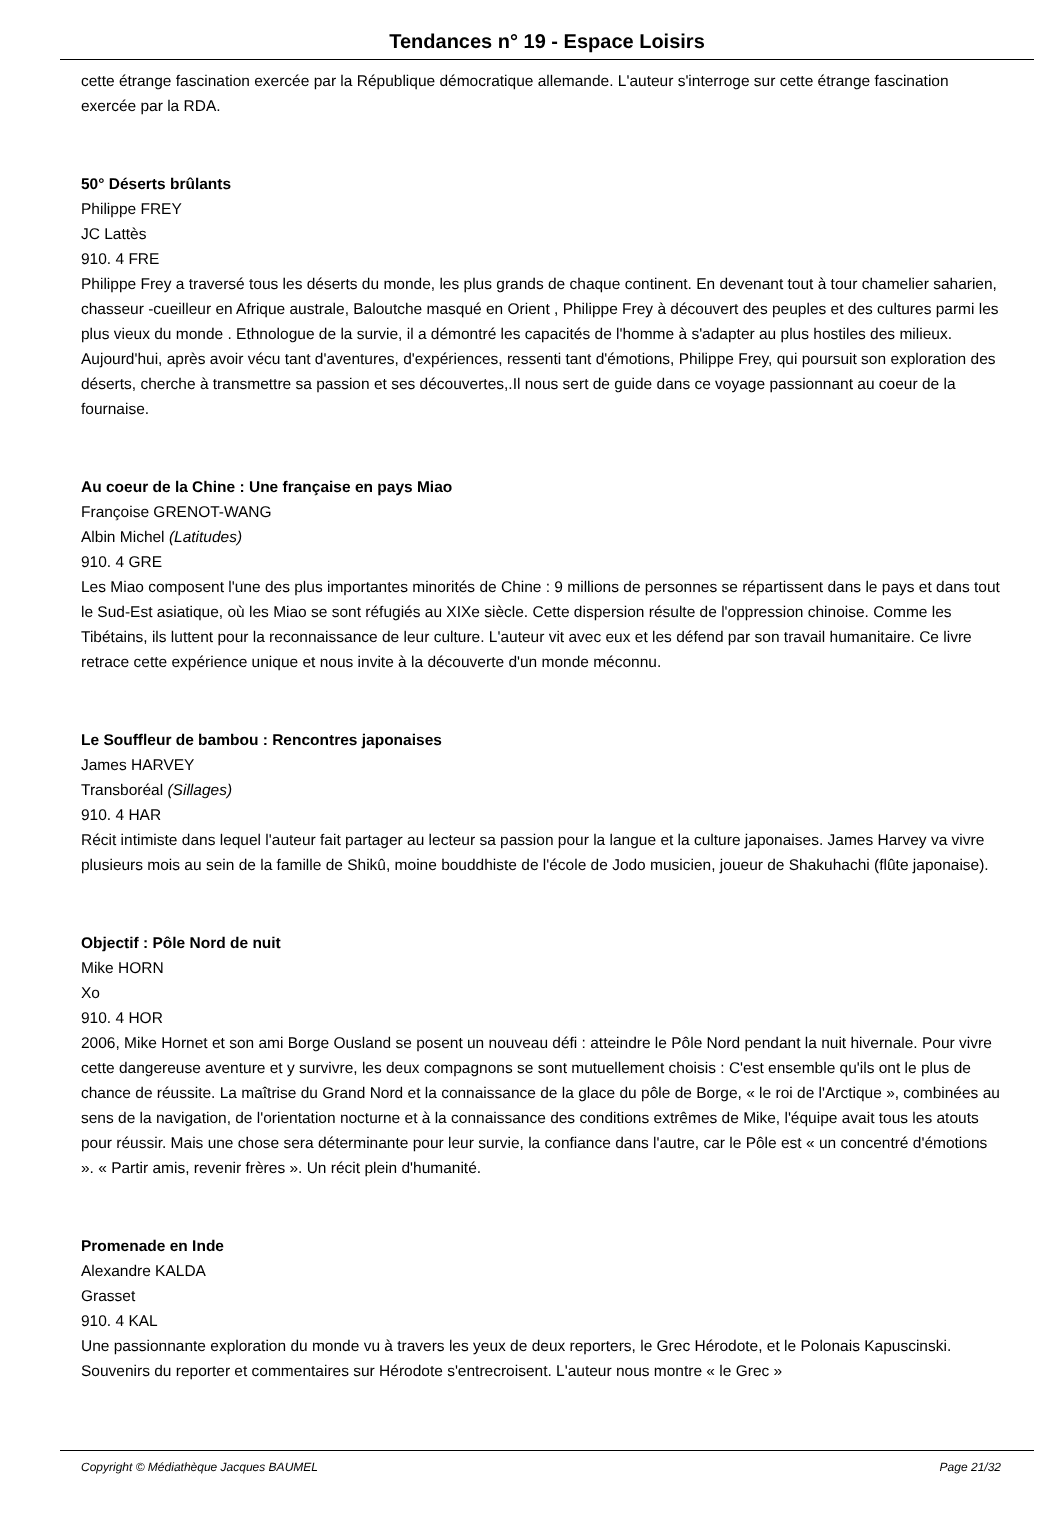Tendances n° 19 - Espace Loisirs
cette étrange fascination exercée par la République démocratique allemande. L'auteur s'interroge sur cette étrange fascination exercée par la RDA.
50° Déserts brûlants
Philippe FREY
JC Lattès
910. 4 FRE
Philippe Frey a traversé tous les déserts du monde, les plus grands de chaque continent. En devenant tout à tour chamelier saharien, chasseur -cueilleur en Afrique australe, Baloutche masqué en Orient , Philippe Frey à découvert des peuples et des cultures parmi les plus vieux du monde . Ethnologue de la survie, il a démontré les capacités de l'homme à s'adapter au plus hostiles des milieux. Aujourd'hui, après avoir vécu tant d'aventures, d'expériences, ressenti tant d'émotions, Philippe Frey, qui poursuit son exploration des déserts, cherche à transmettre sa passion et ses découvertes,.Il nous sert de guide dans ce voyage passionnant au coeur de la fournaise.
Au coeur de la Chine : Une française en pays Miao
Françoise GRENOT-WANG
Albin Michel (Latitudes)
910. 4 GRE
Les Miao composent l'une des plus importantes minorités de Chine : 9 millions de personnes se répartissent dans le pays et dans tout le Sud-Est asiatique, où les Miao se sont réfugiés au XIXe siècle. Cette dispersion résulte de l'oppression chinoise. Comme les Tibétains, ils luttent pour la reconnaissance de leur culture. L'auteur vit avec eux et les défend par son travail humanitaire. Ce livre retrace cette expérience unique et nous invite à la découverte d'un monde méconnu.
Le Souffleur de bambou : Rencontres japonaises
James HARVEY
Transboréal (Sillages)
910. 4 HAR
Récit intimiste dans lequel l'auteur fait partager au lecteur sa passion pour la langue et la culture japonaises. James Harvey va vivre plusieurs mois au sein de la famille de Shikû, moine bouddhiste de l'école de Jodo musicien, joueur de Shakuhachi (flûte japonaise).
Objectif : Pôle Nord de nuit
Mike HORN
Xo
910. 4 HOR
2006, Mike Hornet et son ami Borge Ousland se posent un nouveau défi : atteindre le Pôle Nord pendant la nuit hivernale. Pour vivre cette dangereuse aventure et y survivre, les deux compagnons se sont mutuellement choisis : C'est ensemble qu'ils ont le plus de chance de réussite. La maîtrise du Grand Nord et la connaissance de la glace du pôle de Borge, « le roi de l'Arctique », combinées au sens de la navigation, de l'orientation nocturne et à la connaissance des conditions extrêmes de Mike, l'équipe avait tous les atouts pour réussir. Mais une chose sera déterminante pour leur survie, la confiance dans l'autre, car le Pôle est « un concentré d'émotions ». « Partir amis, revenir frères ». Un récit plein d'humanité.
Promenade en Inde
Alexandre KALDA
Grasset
910. 4 KAL
Une passionnante exploration du monde vu à travers les yeux de deux reporters, le Grec Hérodote, et le Polonais Kapuscinski. Souvenirs du reporter et commentaires sur Hérodote s'entrecroisent. L'auteur nous montre « le Grec »
Copyright © Médiathèque Jacques BAUMEL Page 21/32